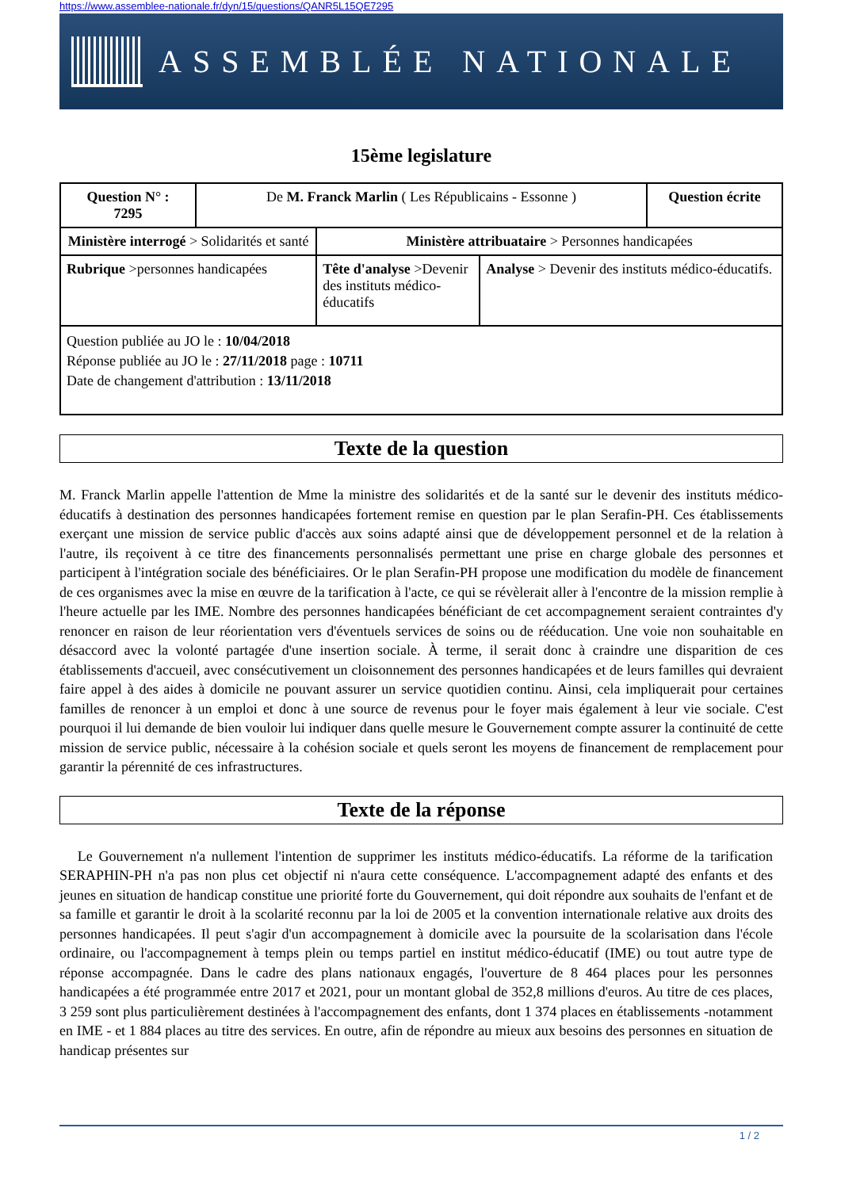https://www.assemblee-nationale.fr/dyn/15/questions/QANR5L15QE7295
ASSEMBLÉE NATIONALE
15ème legislature
| Question N° : 7295 | De M. Franck Marlin ( Les Républicains - Essonne ) | | | Question écrite |
| Ministère interrogé > Solidarités et santé | | Ministère attribuataire > Personnes handicapées | | |
| Rubrique >personnes handicapées | | Tête d'analyse >Devenir des instituts médico-éducatifs | Analyse > Devenir des instituts médico-éducatifs. | |
| Question publiée au JO le : 10/04/2018 Réponse publiée au JO le : 27/11/2018 page : 10711 Date de changement d'attribution : 13/11/2018 | | | | |
Texte de la question
M. Franck Marlin appelle l'attention de Mme la ministre des solidarités et de la santé sur le devenir des instituts médico-éducatifs à destination des personnes handicapées fortement remise en question par le plan Serafin-PH. Ces établissements exerçant une mission de service public d'accès aux soins adapté ainsi que de développement personnel et de la relation à l'autre, ils reçoivent à ce titre des financements personnalisés permettant une prise en charge globale des personnes et participent à l'intégration sociale des bénéficiaires. Or le plan Serafin-PH propose une modification du modèle de financement de ces organismes avec la mise en œuvre de la tarification à l'acte, ce qui se révèlerait aller à l'encontre de la mission remplie à l'heure actuelle par les IME. Nombre des personnes handicapées bénéficiant de cet accompagnement seraient contraintes d'y renoncer en raison de leur réorientation vers d'éventuels services de soins ou de rééducation. Une voie non souhaitable en désaccord avec la volonté partagée d'une insertion sociale. À terme, il serait donc à craindre une disparition de ces établissements d'accueil, avec consécutivement un cloisonnement des personnes handicapées et de leurs familles qui devraient faire appel à des aides à domicile ne pouvant assurer un service quotidien continu. Ainsi, cela impliquerait pour certaines familles de renoncer à un emploi et donc à une source de revenus pour le foyer mais également à leur vie sociale. C'est pourquoi il lui demande de bien vouloir lui indiquer dans quelle mesure le Gouvernement compte assurer la continuité de cette mission de service public, nécessaire à la cohésion sociale et quels seront les moyens de financement de remplacement pour garantir la pérennité de ces infrastructures.
Texte de la réponse
Le Gouvernement n'a nullement l'intention de supprimer les instituts médico-éducatifs. La réforme de la tarification SERAPHIN-PH n'a pas non plus cet objectif ni n'aura cette conséquence. L'accompagnement adapté des enfants et des jeunes en situation de handicap constitue une priorité forte du Gouvernement, qui doit répondre aux souhaits de l'enfant et de sa famille et garantir le droit à la scolarité reconnu par la loi de 2005 et la convention internationale relative aux droits des personnes handicapées. Il peut s'agir d'un accompagnement à domicile avec la poursuite de la scolarisation dans l'école ordinaire, ou l'accompagnement à temps plein ou temps partiel en institut médico-éducatif (IME) ou tout autre type de réponse accompagnée. Dans le cadre des plans nationaux engagés, l'ouverture de 8 464 places pour les personnes handicapées a été programmée entre 2017 et 2021, pour un montant global de 352,8 millions d'euros. Au titre de ces places, 3 259 sont plus particulièrement destinées à l'accompagnement des enfants, dont 1 374 places en établissements -notamment en IME - et 1 884 places au titre des services. En outre, afin de répondre au mieux aux besoins des personnes en situation de handicap présentes sur
1 / 2